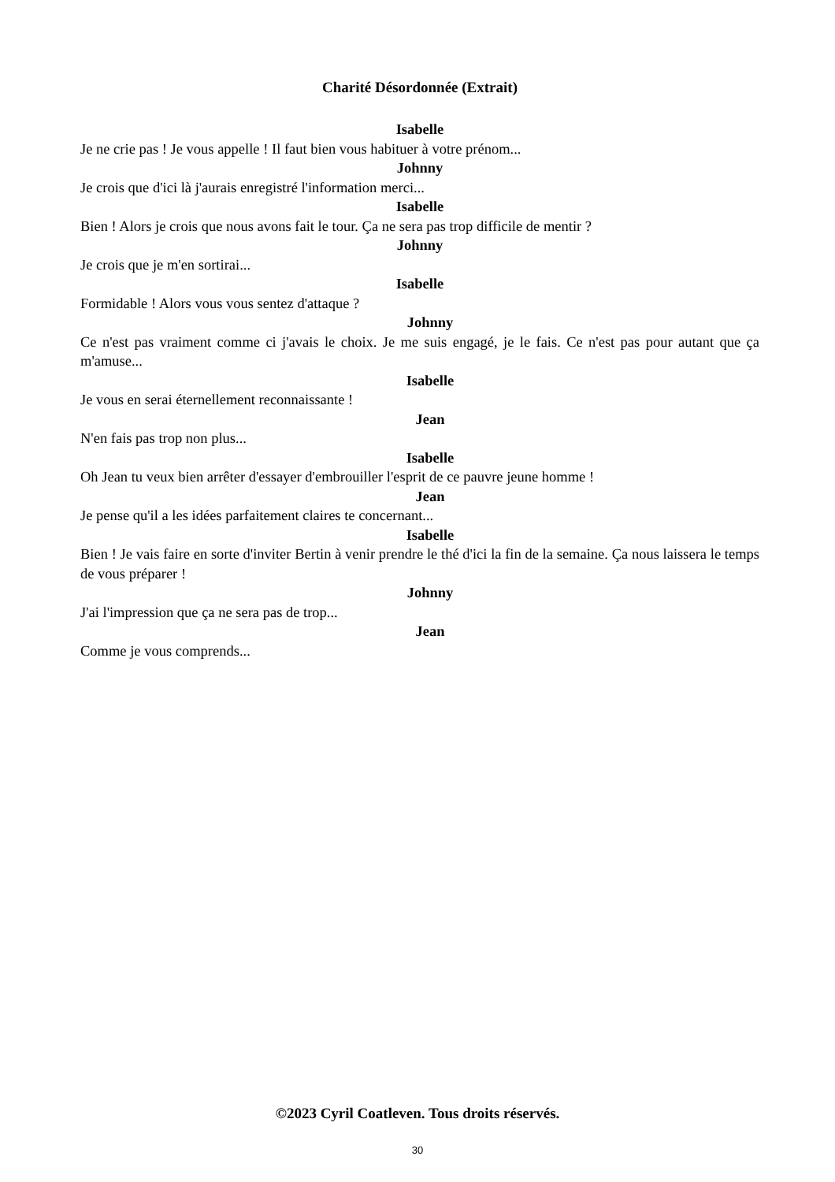Charité Désordonnée (Extrait)
Isabelle
Je ne crie pas ! Je vous appelle ! Il faut bien vous habituer à votre prénom...
Johnny
Je crois que d'ici là j'aurais enregistré l'information merci...
Isabelle
Bien ! Alors je crois que nous avons fait le tour. Ça ne sera pas trop difficile de mentir ?
Johnny
Je crois que je m'en sortirai...
Isabelle
Formidable ! Alors vous vous sentez d'attaque ?
Johnny
Ce n'est pas vraiment comme ci j'avais le choix. Je me suis engagé, je le fais. Ce n'est pas pour autant que ça m'amuse...
Isabelle
Je vous en serai éternellement reconnaissante !
Jean
N'en fais pas trop non plus...
Isabelle
Oh Jean tu veux bien arrêter d'essayer d'embrouiller l'esprit de ce pauvre jeune homme !
Jean
Je pense qu'il a les idées parfaitement claires te concernant...
Isabelle
Bien ! Je vais faire en sorte d'inviter Bertin à venir prendre le thé d'ici la fin de la semaine. Ça nous laissera le temps de vous préparer !
Johnny
J'ai l'impression que ça ne sera pas de trop...
Jean
Comme je vous comprends...
©2023 Cyril Coatleven. Tous droits réservés.
30